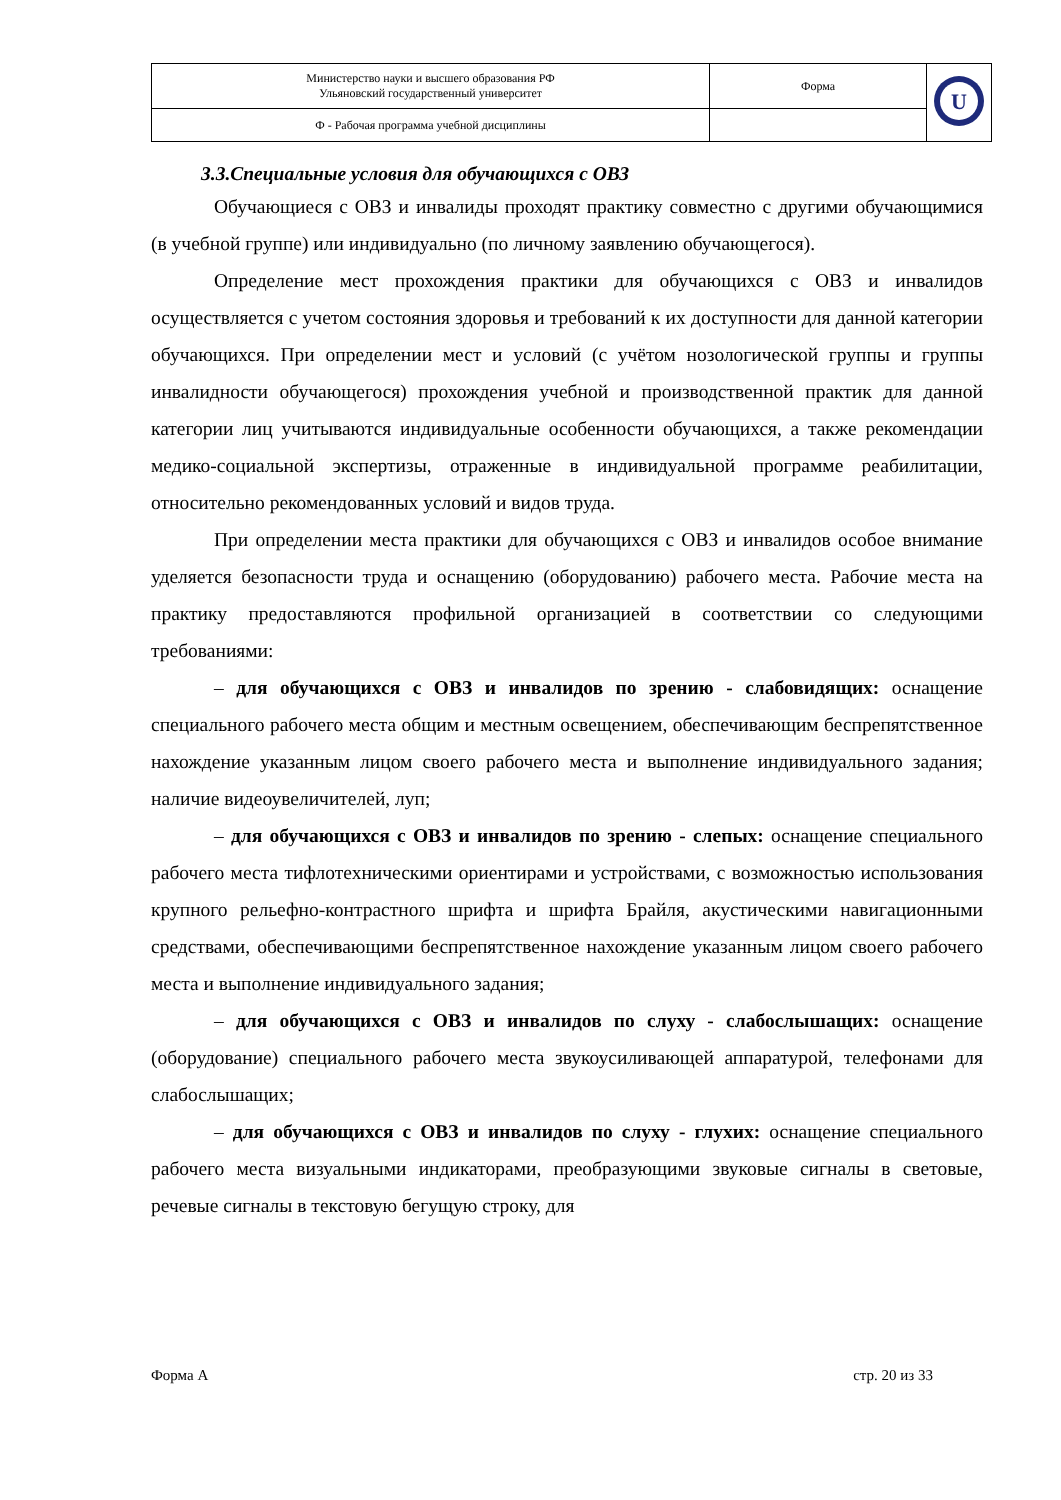| Министерство науки и высшего образования РФ Ульяновский государственный университет | Форма | U |
| Ф - Рабочая программа учебной дисциплины | | |
3.3.Специальные условия для обучающихся с ОВЗ
Обучающиеся с ОВЗ и инвалиды проходят практику совместно с другими обучающимися (в учебной группе) или индивидуально (по личному заявлению обучающегося).
Определение мест прохождения практики для обучающихся с ОВЗ и инвалидов осуществляется с учетом состояния здоровья и требований к их доступности для данной категории обучающихся. При определении мест и условий (с учётом нозологической группы и группы инвалидности обучающегося) прохождения учебной и производственной практик для данной категории лиц учитываются индивидуальные особенности обучающихся, а также рекомендации медико-социальной экспертизы, отраженные в индивидуальной программе реабилитации, относительно рекомендованных условий и видов труда.
При определении места практики для обучающихся с ОВЗ и инвалидов особое внимание уделяется безопасности труда и оснащению (оборудованию) рабочего места. Рабочие места на практику предоставляются профильной организацией в соответствии со следующими требованиями:
– для обучающихся с ОВЗ и инвалидов по зрению - слабовидящих: оснащение специального рабочего места общим и местным освещением, обеспечивающим беспрепятственное нахождение указанным лицом своего рабочего места и выполнение индивидуального задания; наличие видеоувеличителей, луп;
– для обучающихся с ОВЗ и инвалидов по зрению - слепых: оснащение специального рабочего места тифлотехническими ориентирами и устройствами, с возможностью использования крупного рельефно-контрастного шрифта и шрифта Брайля, акустическими навигационными средствами, обеспечивающими беспрепятственное нахождение указанным лицом своего рабочего места и выполнение индивидуального задания;
– для обучающихся с ОВЗ и инвалидов по слуху - слабослышащих: оснащение (оборудование) специального рабочего места звукоусиливающей аппаратурой, телефонами для слабослышащих;
– для обучающихся с ОВЗ и инвалидов по слуху - глухих: оснащение специального рабочего места визуальными индикаторами, преобразующими звуковые сигналы в световые, речевые сигналы в текстовую бегущую строку, для
Форма А стр. 20 из 33